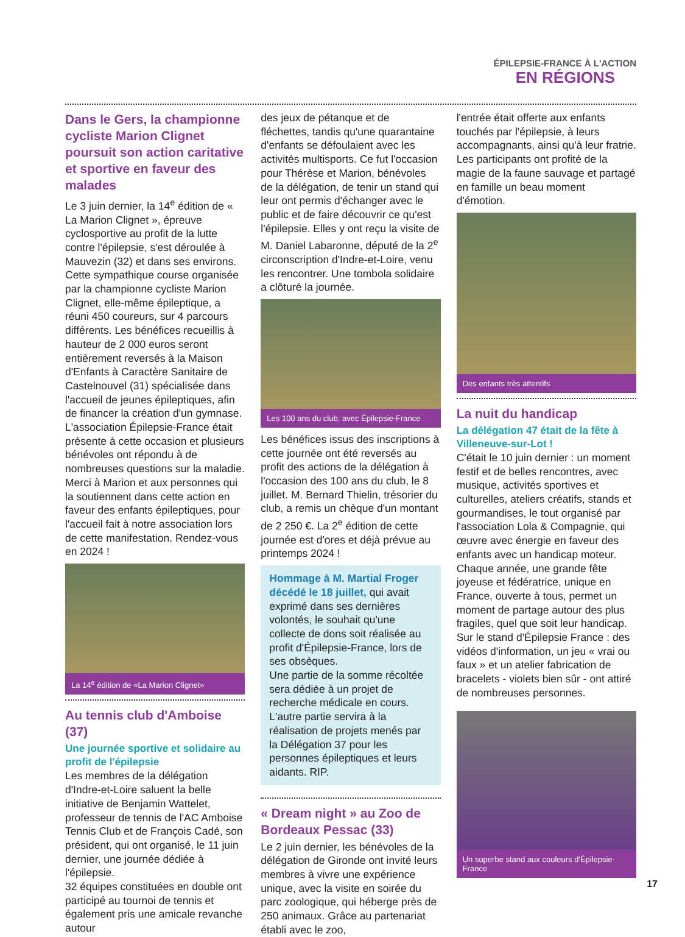ÉPILEPSIE-FRANCE À L'ACTION
EN RÉGIONS
Dans le Gers, la championne cycliste Marion Clignet poursuit son action caritative et sportive en faveur des malades
Le 3 juin dernier, la 14<sup>e</sup> édition de « La Marion Clignet », épreuve cyclosportive au profit de la lutte contre l'épilepsie, s'est déroulée à Mauvezin (32) et dans ses environs. Cette sympathique course organisée par la championne cycliste Marion Clignet, elle-même épileptique, a réuni 450 coureurs, sur 4 parcours différents. Les bénéfices recueillis à hauteur de 2 000 euros seront entièrement reversés à la Maison d'Enfants à Caractère Sanitaire de Castelnouvel (31) spécialisée dans l'accueil de jeunes épileptiques, afin de financer la création d'un gymnase.
L'association Épilepsie-France était présente à cette occasion et plusieurs bénévoles ont répondu à de nombreuses questions sur la maladie.
Merci à Marion et aux personnes qui la soutiennent dans cette action en faveur des enfants épileptiques, pour l'accueil fait à notre association lors de cette manifestation. Rendez-vous en 2024 !
La 14<sup>e</sup> édition de «La Marion Clignet»
Au tennis club d'Amboise (37)
Une journée sportive et solidaire au profit de l'épilepsie
Les membres de la délégation d'Indre-et-Loire saluent la belle initiative de Benjamin Wattelet, professeur de tennis de l'AC Amboise Tennis Club et de François Cadé, son président, qui ont organisé, le 11 juin dernier, une journée dédiée à l'épilepsie.
32 équipes constituées en double ont participé au tournoi de tennis et également pris une amicale revanche autour
des jeux de pétanque et de fléchettes, tandis qu'une quarantaine d'enfants se défoulaient avec les activités multisports. Ce fut l'occasion pour Thérèse et Marion, bénévoles de la délégation, de tenir un stand qui leur ont permis d'échanger avec le public et de faire découvrir ce qu'est l'épilepsie. Elles y ont reçu la visite de M. Daniel Labaronne, député de la 2<sup>e</sup> circonscription d'Indre-et-Loire, venu les rencontrer. Une tombola solidaire a clôturé la journée.
Les 100 ans du club, avec Épilepsie-France
Les bénéfices issus des inscriptions à cette journée ont été reversés au profit des actions de la délégation à l'occasion des 100 ans du club, le 8 juillet. M. Bernard Thielin, trésorier du club, a remis un chèque d'un montant de 2 250 €. La 2<sup>e</sup> édition de cette journée est d'ores et déjà prévue au printemps 2024 !
Hommage à M. Martial Froger décédé le 18 juillet, qui avait exprimé dans ses dernières volontés, le souhait qu'une collecte de dons soit réalisée au profit d'Épilepsie-France, lors de ses obsèques.
Une partie de la somme récoltée sera dédiée à un projet de recherche médicale en cours. L'autre partie servira à la réalisation de projets menés par la Délégation 37 pour les personnes épileptiques et leurs aidants. RIP.
« Dream night » au Zoo de Bordeaux Pessac (33)
Le 2 juin dernier, les bénévoles de la délégation de Gironde ont invité leurs membres à vivre une expérience unique, avec la visite en soirée du parc zoologique, qui héberge près de 250 animaux. Grâce au partenariat établi avec le zoo,
l'entrée était offerte aux enfants touchés par l'épilepsie, à leurs accompagnants, ainsi qu'à leur fratrie.
Les participants ont profité de la magie de la faune sauvage et partagé en famille un beau moment d'émotion.
Des enfants très attentifs
La nuit du handicap
La délégation 47 était de la fête à Villeneuve-sur-Lot !
C'était le 10 juin dernier : un moment festif et de belles rencontres, avec musique, activités sportives et culturelles, ateliers créatifs, stands et gourmandises, le tout organisé par l'association Lola & Compagnie, qui œuvre avec énergie en faveur des enfants avec un handicap moteur. Chaque année, une grande fête joyeuse et fédératrice, unique en France, ouverte à tous, permet un moment de partage autour des plus fragiles, quel que soit leur handicap.
Sur le stand d'Épilepsie France : des vidéos d'information, un jeu « vrai ou faux » et un atelier fabrication de bracelets - violets bien sûr - ont attiré de nombreuses personnes.
Un superbe stand aux couleurs d'Épilepsie-France
17